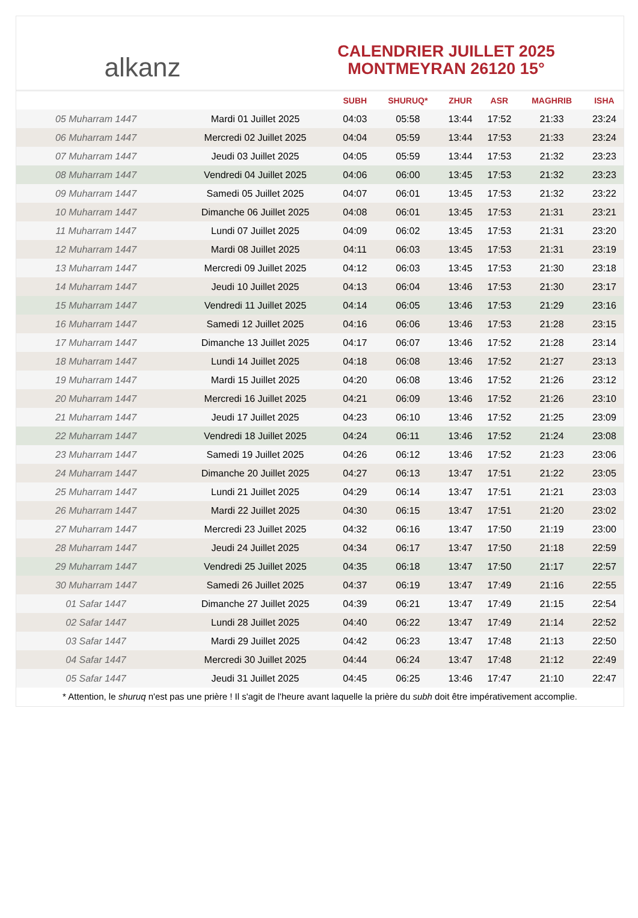alkanz
CALENDRIER JUILLET 2025
MONTMEYRAN 26120 15°
| | | SUBH | SHURUQ* | ZHUR | ASR | MAGHRIB | ISHA |
| --- | --- | --- | --- | --- | --- | --- | --- |
| 05 Muharram 1447 | Mardi 01 Juillet 2025 | 04:03 | 05:58 | 13:44 | 17:52 | 21:33 | 23:24 |
| 06 Muharram 1447 | Mercredi 02 Juillet 2025 | 04:04 | 05:59 | 13:44 | 17:53 | 21:33 | 23:24 |
| 07 Muharram 1447 | Jeudi 03 Juillet 2025 | 04:05 | 05:59 | 13:44 | 17:53 | 21:32 | 23:23 |
| 08 Muharram 1447 | Vendredi 04 Juillet 2025 | 04:06 | 06:00 | 13:45 | 17:53 | 21:32 | 23:23 |
| 09 Muharram 1447 | Samedi 05 Juillet 2025 | 04:07 | 06:01 | 13:45 | 17:53 | 21:32 | 23:22 |
| 10 Muharram 1447 | Dimanche 06 Juillet 2025 | 04:08 | 06:01 | 13:45 | 17:53 | 21:31 | 23:21 |
| 11 Muharram 1447 | Lundi 07 Juillet 2025 | 04:09 | 06:02 | 13:45 | 17:53 | 21:31 | 23:20 |
| 12 Muharram 1447 | Mardi 08 Juillet 2025 | 04:11 | 06:03 | 13:45 | 17:53 | 21:31 | 23:19 |
| 13 Muharram 1447 | Mercredi 09 Juillet 2025 | 04:12 | 06:03 | 13:45 | 17:53 | 21:30 | 23:18 |
| 14 Muharram 1447 | Jeudi 10 Juillet 2025 | 04:13 | 06:04 | 13:46 | 17:53 | 21:30 | 23:17 |
| 15 Muharram 1447 | Vendredi 11 Juillet 2025 | 04:14 | 06:05 | 13:46 | 17:53 | 21:29 | 23:16 |
| 16 Muharram 1447 | Samedi 12 Juillet 2025 | 04:16 | 06:06 | 13:46 | 17:53 | 21:28 | 23:15 |
| 17 Muharram 1447 | Dimanche 13 Juillet 2025 | 04:17 | 06:07 | 13:46 | 17:52 | 21:28 | 23:14 |
| 18 Muharram 1447 | Lundi 14 Juillet 2025 | 04:18 | 06:08 | 13:46 | 17:52 | 21:27 | 23:13 |
| 19 Muharram 1447 | Mardi 15 Juillet 2025 | 04:20 | 06:08 | 13:46 | 17:52 | 21:26 | 23:12 |
| 20 Muharram 1447 | Mercredi 16 Juillet 2025 | 04:21 | 06:09 | 13:46 | 17:52 | 21:26 | 23:10 |
| 21 Muharram 1447 | Jeudi 17 Juillet 2025 | 04:23 | 06:10 | 13:46 | 17:52 | 21:25 | 23:09 |
| 22 Muharram 1447 | Vendredi 18 Juillet 2025 | 04:24 | 06:11 | 13:46 | 17:52 | 21:24 | 23:08 |
| 23 Muharram 1447 | Samedi 19 Juillet 2025 | 04:26 | 06:12 | 13:46 | 17:52 | 21:23 | 23:06 |
| 24 Muharram 1447 | Dimanche 20 Juillet 2025 | 04:27 | 06:13 | 13:47 | 17:51 | 21:22 | 23:05 |
| 25 Muharram 1447 | Lundi 21 Juillet 2025 | 04:29 | 06:14 | 13:47 | 17:51 | 21:21 | 23:03 |
| 26 Muharram 1447 | Mardi 22 Juillet 2025 | 04:30 | 06:15 | 13:47 | 17:51 | 21:20 | 23:02 |
| 27 Muharram 1447 | Mercredi 23 Juillet 2025 | 04:32 | 06:16 | 13:47 | 17:50 | 21:19 | 23:00 |
| 28 Muharram 1447 | Jeudi 24 Juillet 2025 | 04:34 | 06:17 | 13:47 | 17:50 | 21:18 | 22:59 |
| 29 Muharram 1447 | Vendredi 25 Juillet 2025 | 04:35 | 06:18 | 13:47 | 17:50 | 21:17 | 22:57 |
| 30 Muharram 1447 | Samedi 26 Juillet 2025 | 04:37 | 06:19 | 13:47 | 17:49 | 21:16 | 22:55 |
| 01 Safar 1447 | Dimanche 27 Juillet 2025 | 04:39 | 06:21 | 13:47 | 17:49 | 21:15 | 22:54 |
| 02 Safar 1447 | Lundi 28 Juillet 2025 | 04:40 | 06:22 | 13:47 | 17:49 | 21:14 | 22:52 |
| 03 Safar 1447 | Mardi 29 Juillet 2025 | 04:42 | 06:23 | 13:47 | 17:48 | 21:13 | 22:50 |
| 04 Safar 1447 | Mercredi 30 Juillet 2025 | 04:44 | 06:24 | 13:47 | 17:48 | 21:12 | 22:49 |
| 05 Safar 1447 | Jeudi 31 Juillet 2025 | 04:45 | 06:25 | 13:46 | 17:47 | 21:10 | 22:47 |
* Attention, le shuruq n'est pas une prière ! Il s'agit de l'heure avant laquelle la prière du subh doit être impérativement accomplie.